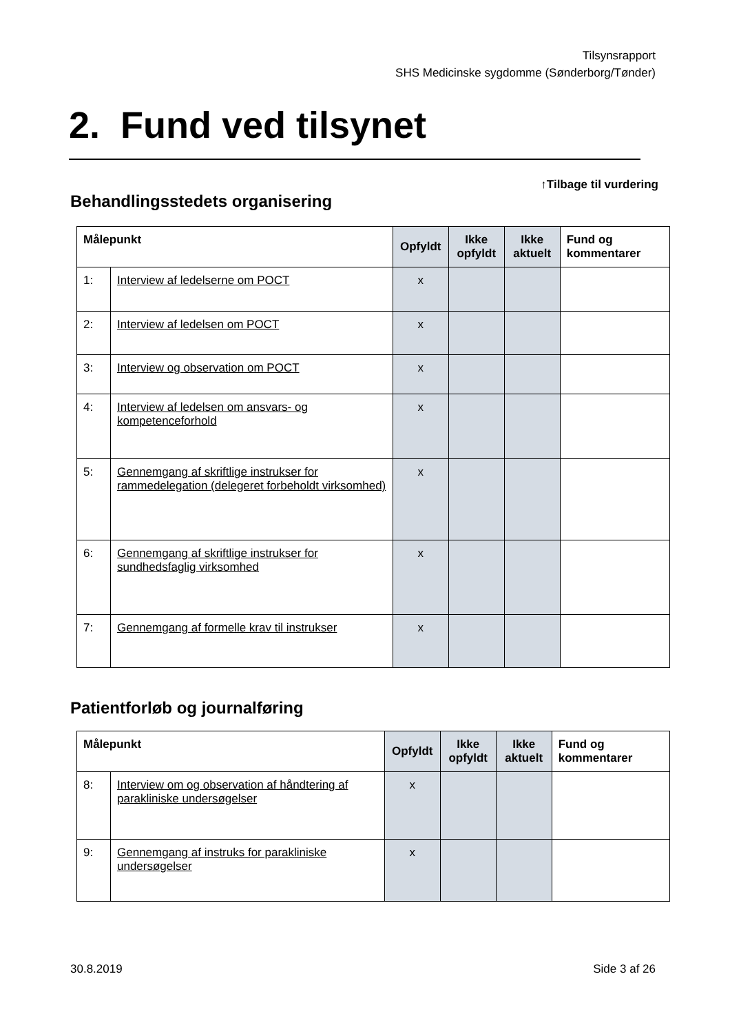Tilsynsrapport
SHS Medicinske sygdomme (Sønderborg/Tønder)
2. Fund ved tilsynet
↑Tilbage til vurdering
Behandlingsstedets organisering
| Målepunkt | | Opfyldt | Ikke opfyldt | Ikke aktuelt | Fund og kommentarer |
| --- | --- | --- | --- | --- | --- |
| 1: | Interview af ledelserne om POCT | x | | | |
| 2: | Interview af ledelsen om POCT | x | | | |
| 3: | Interview og observation om POCT | x | | | |
| 4: | Interview af ledelsen om ansvars- og kompetenceforhold | x | | | |
| 5: | Gennemgang af skriftlige instrukser for rammedelegation (delegeret forbeholdt virksomhed) | x | | | |
| 6: | Gennemgang af skriftlige instrukser for sundhedsfaglig virksomhed | x | | | |
| 7: | Gennemgang af formelle krav til instrukser | x | | | |
Patientforløb og journalføring
| Målepunkt | | Opfyldt | Ikke opfyldt | Ikke aktuelt | Fund og kommentarer |
| --- | --- | --- | --- | --- | --- |
| 8: | Interview om og observation af håndtering af parakliniske undersøgelser | x | | | |
| 9: | Gennemgang af instruks for parakliniske undersøgelser | x | | | |
30.8.2019 Side 3 af 26